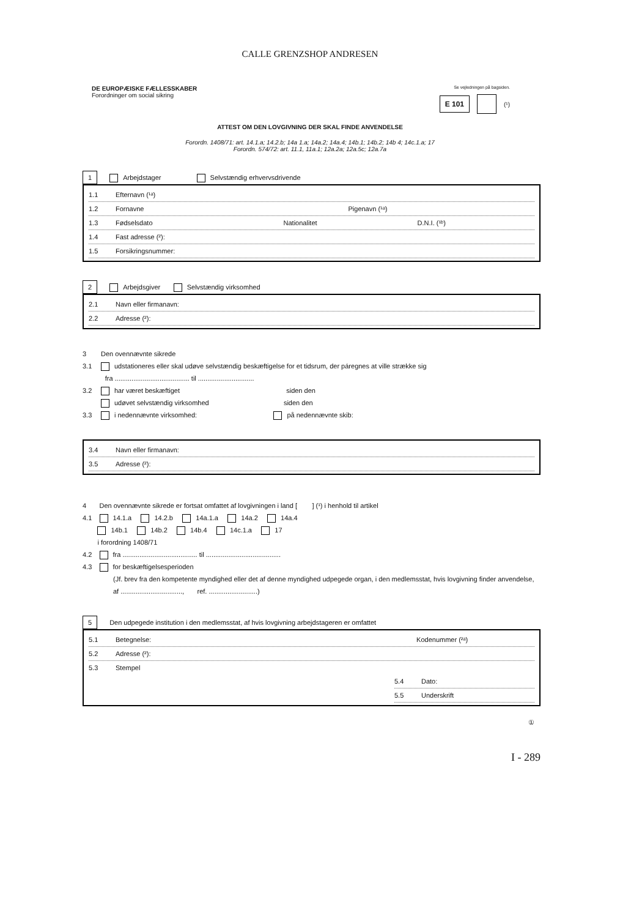CALLE GRENZSHOP ANDRESEN
DE EUROPÆISKE FÆLLESSKABER
Forordninger om social sikring
Se vejledningen på bagsiden.
E 101 (¹)
ATTEST OM DEN LOVGIVNING DER SKAL FINDE ANVENDELSE
Forordn. 1408/71: art. 14.1.a; 14.2.b; 14a 1.a; 14a.2; 14a.4; 14b.1; 14b.2; 14b 4; 14c.1.a; 17
Forordn. 574/72: art. 11.1, 11a.1; 12a.2a; 12a.5c; 12a.7a
1 Arbejdstager Selvstændig erhvervsdrivende
1.1 Efternavn (¹ᵃ)
1.2 Fornavne Pigenavn (¹ᵃ)
1.3 Fødselsdato Nationalitet D.N.I. (¹ᵇ)
1.4 Fast adresse (²):
1.5 Forsikringsnummer:
2 Arbejdsgiver Selvstændig virksomhed
2.1 Navn eller firmanavn:
2.2 Adresse (²):
3 Den ovennævnte sikrede
3.1 udstationeres eller skal udøve selvstændig beskæftigelse for et tidsrum, der páregnes at ville strække sig
fra ........................................ til ..............................
3.2 har været beskæftiget siden den
udøvet selvstændig virksomhed siden den
3.3 i nedennævnte virksomhed: på nedennævnte skib:
3.4 Navn eller firmanavn:
3.5 Adresse (²):
4 Den ovennævnte sikrede er fortsat omfattet af lovgivningen i land [ ] (¹) i henhold til artikel
4.1 14.1.a 14.2.b 14a.1.a 14a.2 14a.4
14b.1 14b.2 14b.4 14c.1.a 17
i forordning 1408/71
4.2 fra ........................................ til ........................................
4.3 for beskæftigelsesperioden
(Jf. brev fra den kompetente myndighed eller det af denne myndighed udpegede organ, i den medlemsstat, hvis lovgivning finder anvendelse,
af ................................., ref. ..........................)
5 Den udpegede institution i den medlemsstat, af hvis lovgivning arbejdstageren er omfattet
5.1 Betegnelse: Kodenummer (²ᵃ)
5.2 Adresse (²):
5.3 Stempel
5.4 Dato:
5.5 Underskrift
①
I - 289